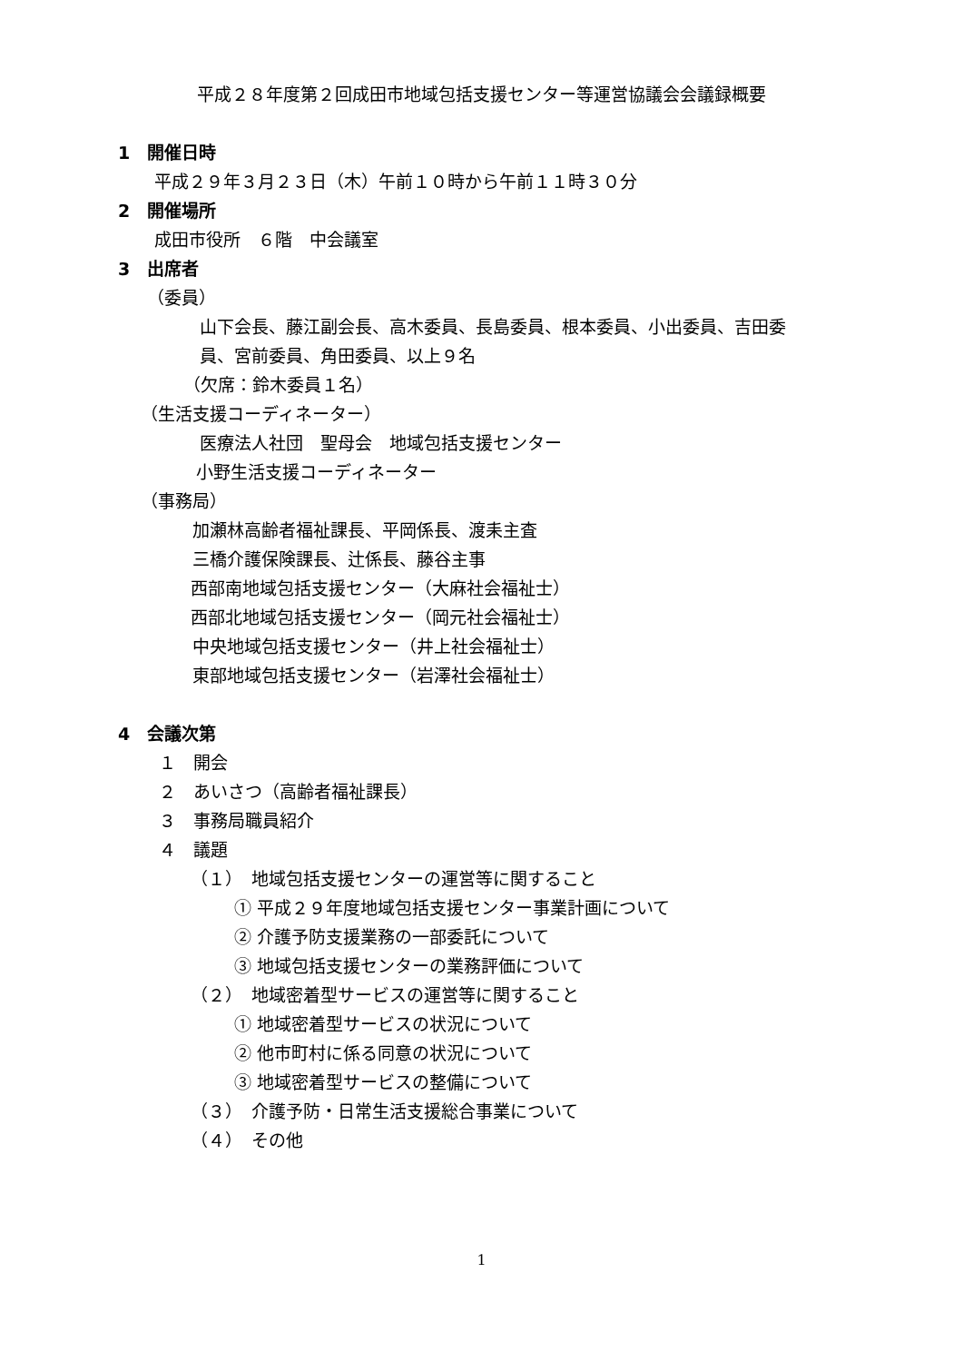平成２８年度第２回成田市地域包括支援センター等運営協議会会議録概要
1　開催日時
平成２９年３月２３日（木）午前１０時から午前１１時３０分
2　開催場所
成田市役所　６階　中会議室
3　出席者
（委員）
山下会長、藤江副会長、高木委員、長島委員、根本委員、小出委員、吉田委
員、宮前委員、角田委員、以上９名
（欠席：鈴木委員１名）
（生活支援コーディネーター）
医療法人社団　聖母会　地域包括支援センター
小野生活支援コーディネーター
（事務局）
加瀬林高齢者福祉課長、平岡係長、渡耒主査
三橋介護保険課長、辻係長、藤谷主事
西部南地域包括支援センター（大麻社会福祉士）
西部北地域包括支援センター（岡元社会福祉士）
中央地域包括支援センター（井上社会福祉士）
東部地域包括支援センター（岩澤社会福祉士）
4　会議次第
１　開会
２　あいさつ（高齢者福祉課長）
３　事務局職員紹介
４　議題
（１）　地域包括支援センターの運営等に関すること
① 平成２９年度地域包括支援センター事業計画について
② 介護予防支援業務の一部委託について
③ 地域包括支援センターの業務評価について
（２）　地域密着型サービスの運営等に関すること
① 地域密着型サービスの状況について
② 他市町村に係る同意の状況について
③ 地域密着型サービスの整備について
（３）　介護予防・日常生活支援総合事業について
（４）　その他
1